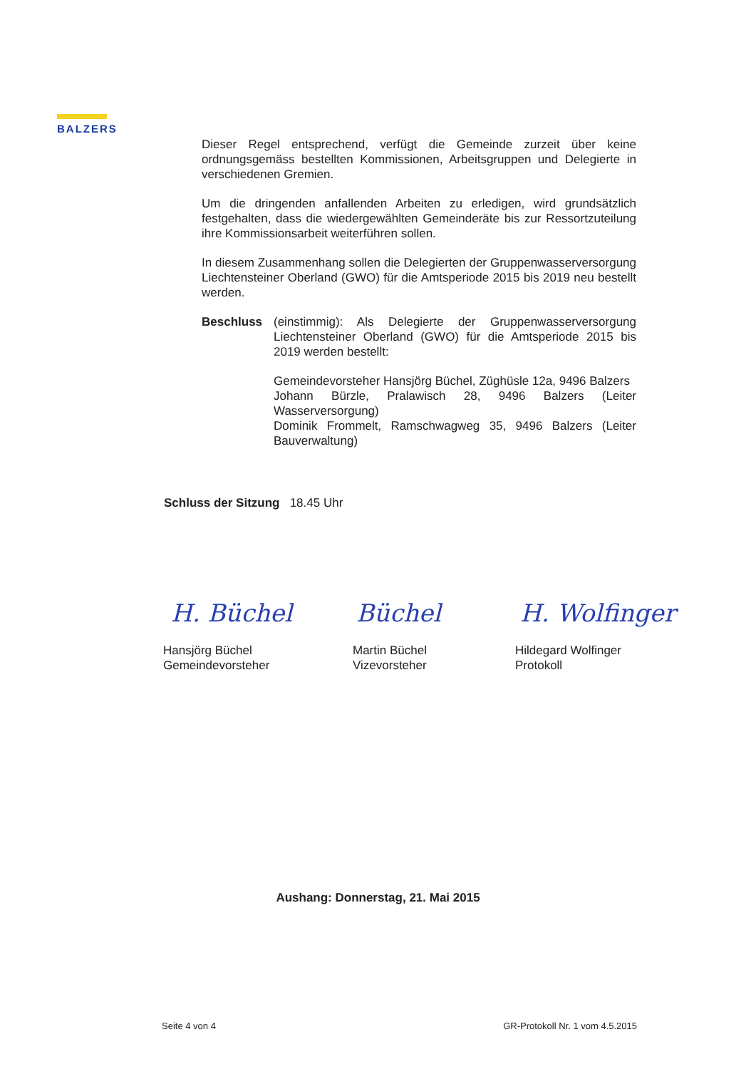BALZERS
Dieser Regel entsprechend, verfügt die Gemeinde zurzeit über keine ordnungsgemäss bestellten Kommissionen, Arbeitsgruppen und Delegierte in verschiedenen Gremien.
Um die dringenden anfallenden Arbeiten zu erledigen, wird grundsätzlich festgehalten, dass die wiedergewählten Gemeinderäte bis zur Ressortzuteilung ihre Kommissionsarbeit weiterführen sollen.
In diesem Zusammenhang sollen die Delegierten der Gruppenwasserversorgung Liechtensteiner Oberland (GWO) für die Amtsperiode 2015 bis 2019 neu bestellt werden.
Beschluss (einstimmig): Als Delegierte der Gruppenwasserversorgung Liechtensteiner Oberland (GWO) für die Amtsperiode 2015 bis 2019 werden bestellt:
Gemeindevorsteher Hansjörg Büchel, Züghüsle 12a, 9496 Balzers
Johann Bürzle, Pralawisch 28, 9496 Balzers (Leiter Wasserversorgung)
Dominik Frommelt, Ramschwagweg 35, 9496 Balzers (Leiter Bauverwaltung)
Schluss der Sitzung 18.45 Uhr
H. Büchel Büchel H. Wolfinger
Hansjörg Büchel
Gemeindevorsteher
Martin Büchel
Vizevorsteher
Hildegard Wolfinger
Protokoll
Aushang: Donnerstag, 21. Mai 2015
Seite 4 von 4 GR-Protokoll Nr. 1 vom 4.5.2015